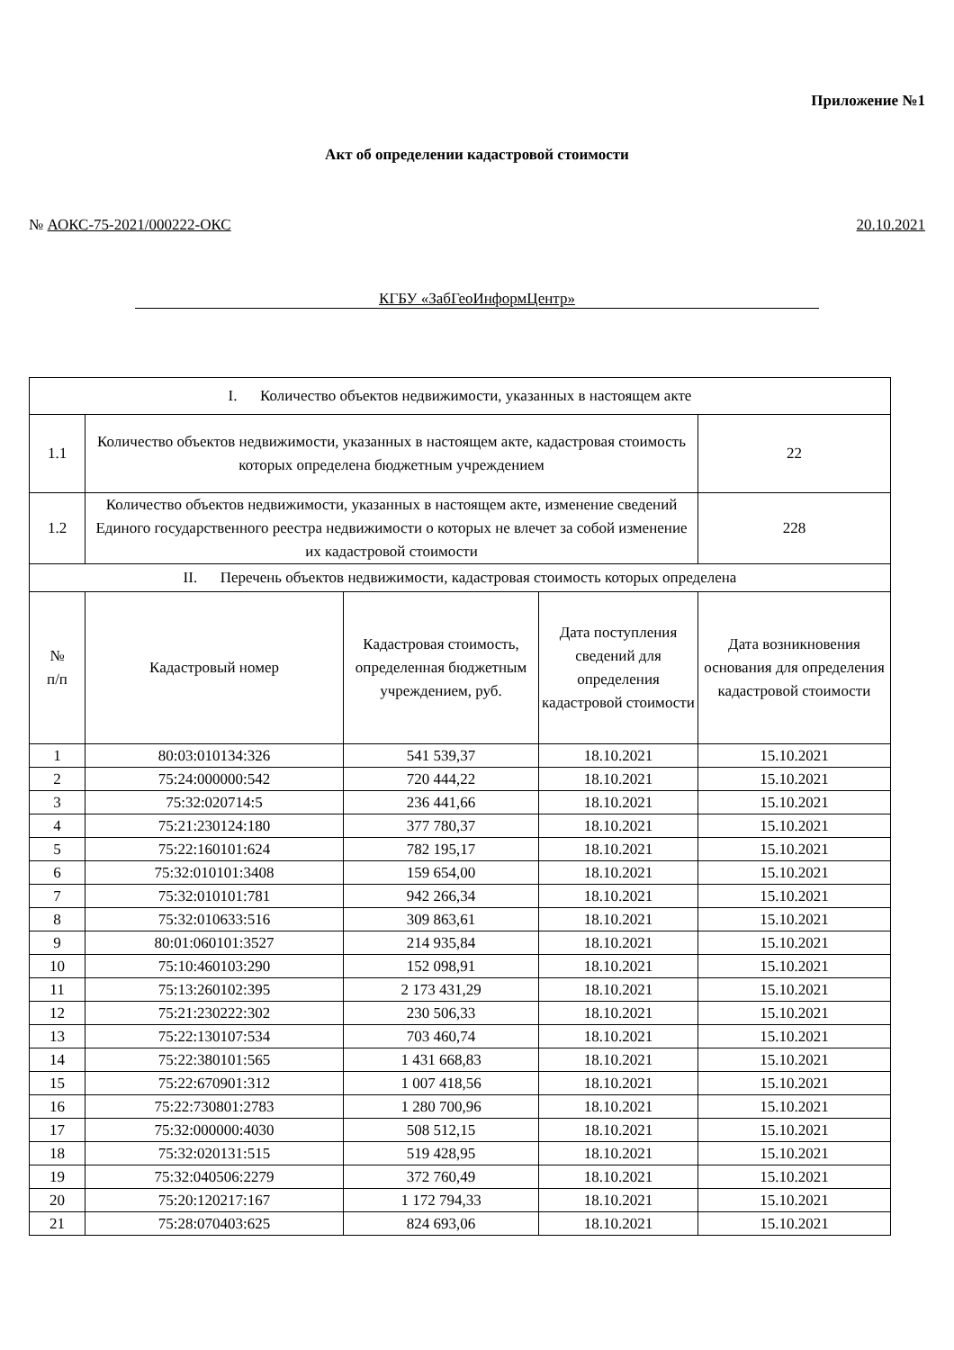Приложение №1
Акт об определении кадастровой стоимости
№ АОКС-75-2021/000222-ОКС 20.10.2021
КГБУ «ЗабГеоИнформЦентр»
| I. Количество объектов недвижимости, указанных в настоящем акте | | | | |
| 1.1 | Количество объектов недвижимости, указанных в настоящем акте, кадастровая стоимость которых определена бюджетным учреждением | | | 22 |
| 1.2 | Количество объектов недвижимости, указанных в настоящем акте, изменение сведений Единого государственного реестра недвижимости о которых не влечет за собой изменение их кадастровой стоимости | | | 228 |
| II. Перечень объектов недвижимости, кадастровая стоимость которых определена | | | | |
| № п/п | Кадастровый номер | Кадастровая стоимость, определенная бюджетным учреждением, руб. | Дата поступления сведений для определения кадастровой стоимости | Дата возникновения основания для определения кадастровой стоимости |
| 1 | 80:03:010134:326 | 541 539,37 | 18.10.2021 | 15.10.2021 |
| 2 | 75:24:000000:542 | 720 444,22 | 18.10.2021 | 15.10.2021 |
| 3 | 75:32:020714:5 | 236 441,66 | 18.10.2021 | 15.10.2021 |
| 4 | 75:21:230124:180 | 377 780,37 | 18.10.2021 | 15.10.2021 |
| 5 | 75:22:160101:624 | 782 195,17 | 18.10.2021 | 15.10.2021 |
| 6 | 75:32:010101:3408 | 159 654,00 | 18.10.2021 | 15.10.2021 |
| 7 | 75:32:010101:781 | 942 266,34 | 18.10.2021 | 15.10.2021 |
| 8 | 75:32:010633:516 | 309 863,61 | 18.10.2021 | 15.10.2021 |
| 9 | 80:01:060101:3527 | 214 935,84 | 18.10.2021 | 15.10.2021 |
| 10 | 75:10:460103:290 | 152 098,91 | 18.10.2021 | 15.10.2021 |
| 11 | 75:13:260102:395 | 2 173 431,29 | 18.10.2021 | 15.10.2021 |
| 12 | 75:21:230222:302 | 230 506,33 | 18.10.2021 | 15.10.2021 |
| 13 | 75:22:130107:534 | 703 460,74 | 18.10.2021 | 15.10.2021 |
| 14 | 75:22:380101:565 | 1 431 668,83 | 18.10.2021 | 15.10.2021 |
| 15 | 75:22:670901:312 | 1 007 418,56 | 18.10.2021 | 15.10.2021 |
| 16 | 75:22:730801:2783 | 1 280 700,96 | 18.10.2021 | 15.10.2021 |
| 17 | 75:32:000000:4030 | 508 512,15 | 18.10.2021 | 15.10.2021 |
| 18 | 75:32:020131:515 | 519 428,95 | 18.10.2021 | 15.10.2021 |
| 19 | 75:32:040506:2279 | 372 760,49 | 18.10.2021 | 15.10.2021 |
| 20 | 75:20:120217:167 | 1 172 794,33 | 18.10.2021 | 15.10.2021 |
| 21 | 75:28:070403:625 | 824 693,06 | 18.10.2021 | 15.10.2021 |